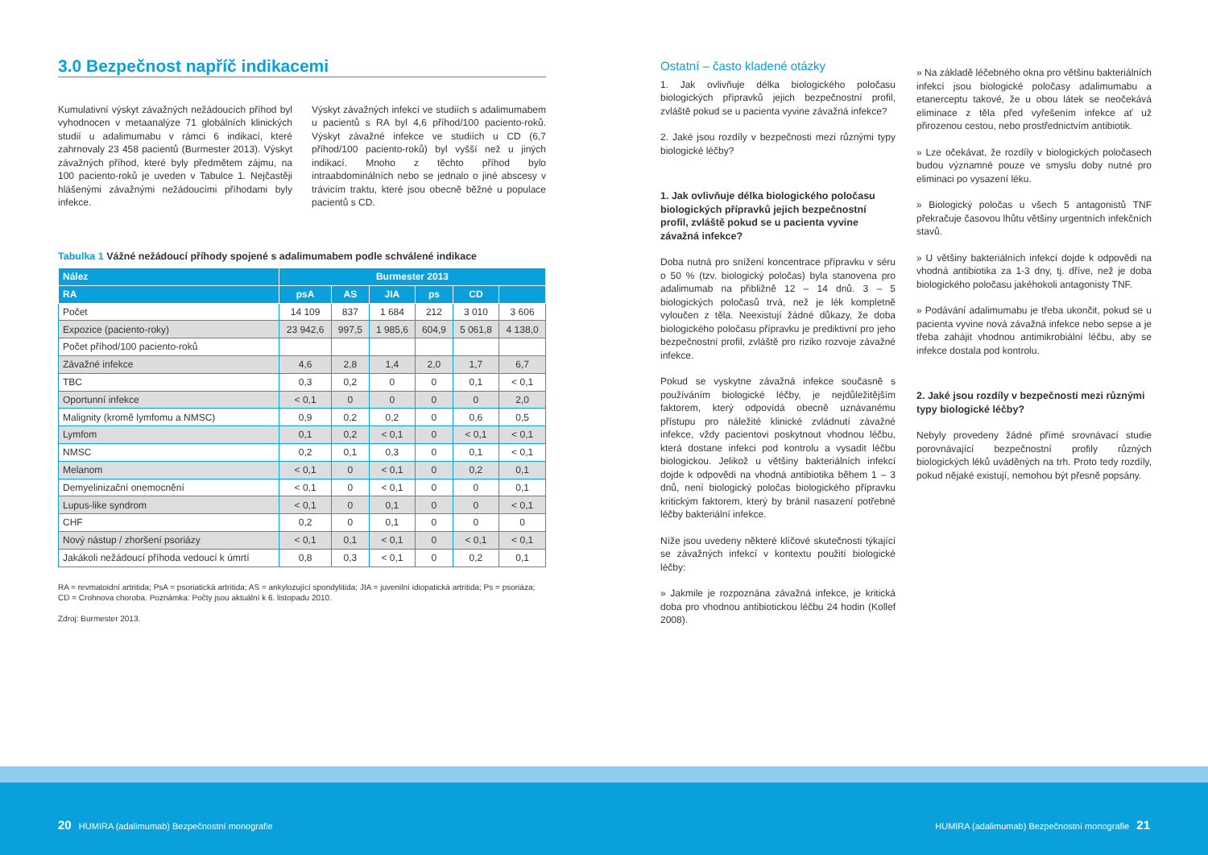3.0 Bezpečnost napříč indikacemi
Kumulativní výskyt závažných nežádoucích příhod byl vyhodnocen v metaanalýze 71 globálních klinických studií u adalimumabu v rámci 6 indikací, které zahrnovaly 23 458 pacientů (Burmester 2013). Výskyt závažných příhod, které byly předmětem zájmu, na 100 paciento-roků je uveden v Tabulce 1. Nejčastěji hlášenými závažnými nežádoucími příhodami byly infekce.
Výskyt závažných infekcí ve studiích s adalimumabem u pacientů s RA byl 4,6 příhod/100 paciento-roků. Výskyt závažné infekce ve studiích u CD (6,7 příhod/100 paciento-roků) byl vyšší než u jiných indikací. Mnoho z těchto příhod bylo intraabdominálních nebo se jednalo o jiné abscesy v trávicím traktu, které jsou obecně běžné u populace pacientů s CD.
Tabulka 1 Vážné nežádoucí příhody spojené s adalimumabem podle schválené indikace
| Nález | Burmester 2013 | | | | | |
| --- | --- | --- | --- | --- | --- | --- |
| RA | psA | AS | JIA | ps | CD | |
| Počet | 14 109 | 837 | 1 684 | 212 | 3 010 | 3 606 |
| Expozice (paciento-roky) | 23 942,6 | 997,5 | 1 985,6 | 604,9 | 5 061,8 | 4 138,0 |
| Počet příhod/100 paciento-roků | | | | | | |
| Závažné infekce | 4,6 | 2,8 | 1,4 | 2,0 | 1,7 | 6,7 |
| TBC | 0,3 | 0,2 | 0 | 0 | 0,1 | < 0,1 |
| Oportunní infekce | < 0,1 | 0 | 0 | 0 | 0 | 2,0 |
| Malignity (kromě lymfomu a NMSC) | 0,9 | 0,2 | 0,2 | 0 | 0,6 | 0,5 |
| Lymfom | 0,1 | 0,2 | < 0,1 | 0 | < 0,1 | < 0,1 |
| NMSC | 0,2 | 0,1 | 0,3 | 0 | 0,1 | < 0,1 |
| Melanom | < 0,1 | 0 | < 0,1 | 0 | 0,2 | 0,1 |
| Demyelinizační onemocnění | < 0,1 | 0 | < 0,1 | 0 | 0 | 0,1 |
| Lupus-like syndrom | < 0,1 | 0 | 0,1 | 0 | 0 | < 0,1 |
| CHF | 0,2 | 0 | 0,1 | 0 | 0 | 0 |
| Nový nástup / zhoršení psoriázy | < 0,1 | 0,1 | < 0,1 | 0 | < 0,1 | < 0,1 |
| Jakákoli nežádoucí příhoda vedoucí k úmrtí | 0,8 | 0,3 | < 0,1 | 0 | 0,2 | 0,1 |
RA = revmatoidní artritida; PsA = psoriatická artritida; AS = ankylozující spondylitida; JIA = juvenilní idiopatická artritida; Ps = psoriáza; CD = Crohnova choroba. Poznámka: Počty jsou aktuální k 6. listopadu 2010.
Zdroj: Burmester 2013.
Ostatní – často kladené otázky
1. Jak ovlivňuje délka biologického poločasu biologických přípravků jejich bezpečnostní profil, zvláště pokud se u pacienta vyvine závažná infekce?
2. Jaké jsou rozdíly v bezpečnosti mezi různými typy biologické léčby?
1. Jak ovlivňuje délka biologického poločasu biologických přípravků jejich bezpečnostní profil, zvláště pokud se u pacienta vyvine závažná infekce?
Doba nutná pro snížení koncentrace přípravku v séru o 50 % (tzv. biologický poločas) byla stanovena pro adalimumab na přibližně 12 – 14 dnů. 3 – 5 biologických poločasů trvá, než je lék kompletně vyloučen z těla. Neexistují žádné důkazy, že doba biologického poločasu přípravku je prediktivní pro jeho bezpečnostní profil, zvláště pro riziko rozvoje závažné infekce.
Pokud se vyskytne závažná infekce současně s používáním biologické léčby, je nejdůležitějším faktorem, který odpovídá obecně uznávanému přístupu pro náležité klinické zvládnutí závažné infekce, vždy pacientovi poskytnout vhodnou léčbu, která dostane infekci pod kontrolu a vysadit léčbu biologickou. Jelikož u většiny bakteriálních infekcí dojde k odpovědi na vhodná antibiotika během 1 – 3 dnů, není biologický poločas biologického přípravku kritickým faktorem, který by bránil nasazení potřebné léčby bakteriální infekce.
Níže jsou uvedeny některé klíčové skutečnosti týkající se závažných infekcí v kontextu použití biologické léčby:
» Jakmile je rozpoznána závažná infekce, je kritická doba pro vhodnou antibiotickou léčbu 24 hodin (Kollef 2008).
» Na základě léčebného okna pro většinu bakteriálních infekcí jsou biologické poločasy adalimumabu a etanerceptu takové, že u obou látek se neočekává eliminace z těla před vyřešením infekce ať už přirozenou cestou, nebo prostřednictvím antibiotik.
» Lze očekávat, že rozdíly v biologických poločasech budou významné pouze ve smyslu doby nutné pro eliminaci po vysazení léku.
» Biologický poločas u všech 5 antagonistů TNF překračuje časovou lhůtu většiny urgentních infekčních stavů.
» U většiny bakteriálních infekcí dojde k odpovědi na vhodná antibiotika za 1-3 dny, tj. dříve, než je doba biologického poločasu jakéhokoli antagonisty TNF.
» Podávání adalimumabu je třeba ukončit, pokud se u pacienta vyvine nová závažná infekce nebo sepse a je třeba zahájit vhodnou antimikrobiální léčbu, aby se infekce dostala pod kontrolu.
2. Jaké jsou rozdíly v bezpečnosti mezi různými typy biologické léčby?
Nebyly provedeny žádné přímé srovnávací studie porovnávající bezpečnostní profily různých biologických léků uváděných na trh. Proto tedy rozdíly, pokud nějaké existují, nemohou být přesně popsány.
20 HUMIRA (adalimumab) Bezpečnostní monografie
HUMIRA (adalimumab) Bezpečnostní monografie 21